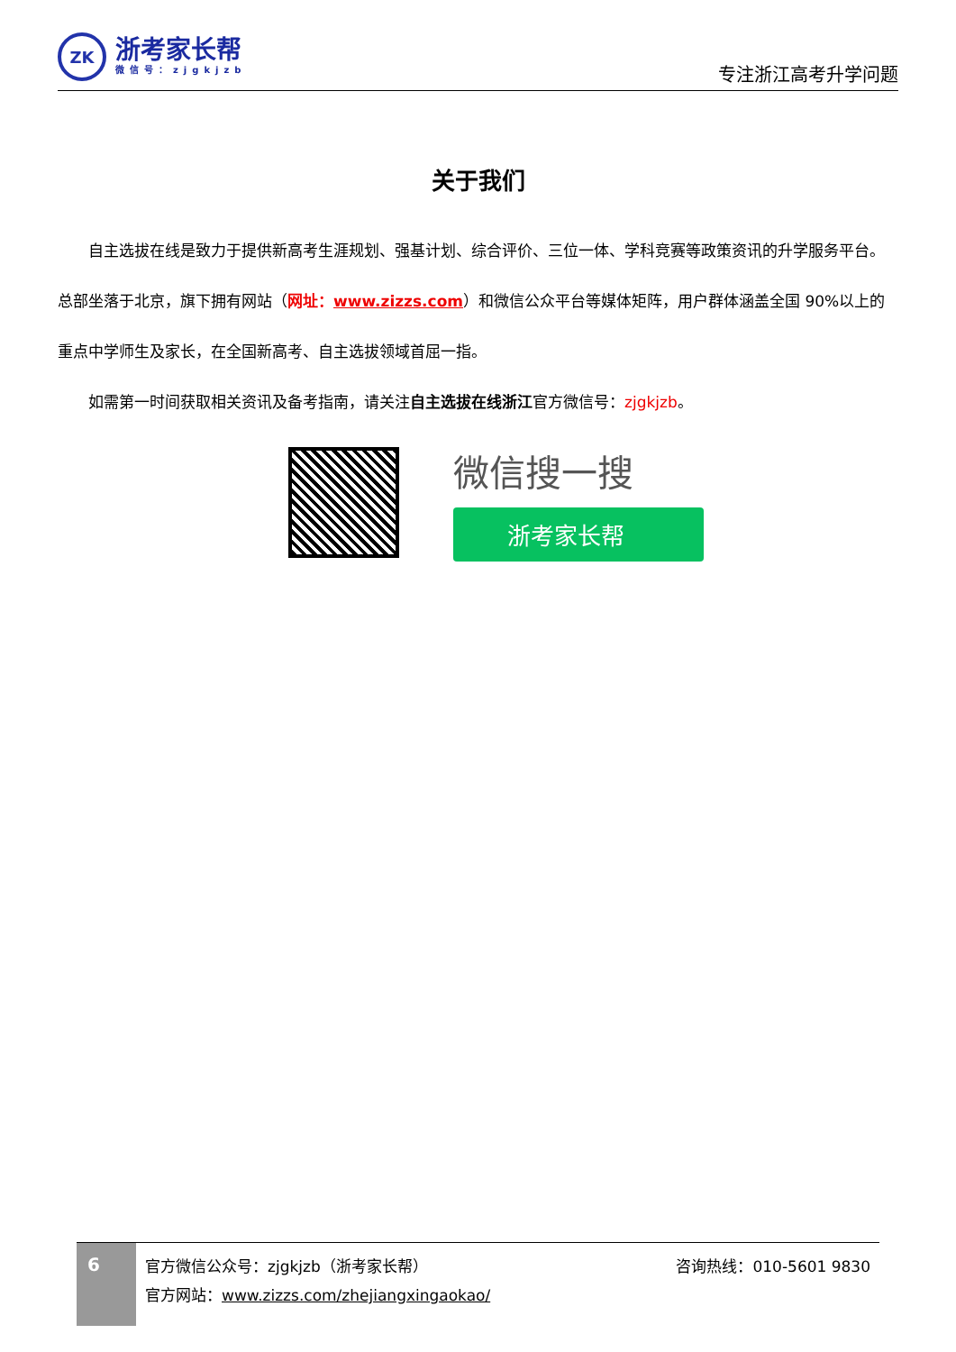ZK
浙考家长帮
微信号：zjgkjzb
专注浙江高考升学问题
关于我们
自主选拔在线是致力于提供新高考生涯规划、强基计划、综合评价、三位一体、学科竞赛等政策资讯的升学服务平台。总部坐落于北京，旗下拥有网站（网址：www.zizzs.com）和微信公众平台等媒体矩阵，用户群体涵盖全国 90%以上的重点中学师生及家长，在全国新高考、自主选拔领域首屈一指。
如需第一时间获取相关资讯及备考指南，请关注自主选拔在线浙江官方微信号：zjgkjzb。
微信搜一搜
浙考家长帮
6
官方微信公众号：zjgkjzb（浙考家长帮）
官方网站：www.zizzs.com/zhejiangxingaokao/
咨询热线：010-5601 9830